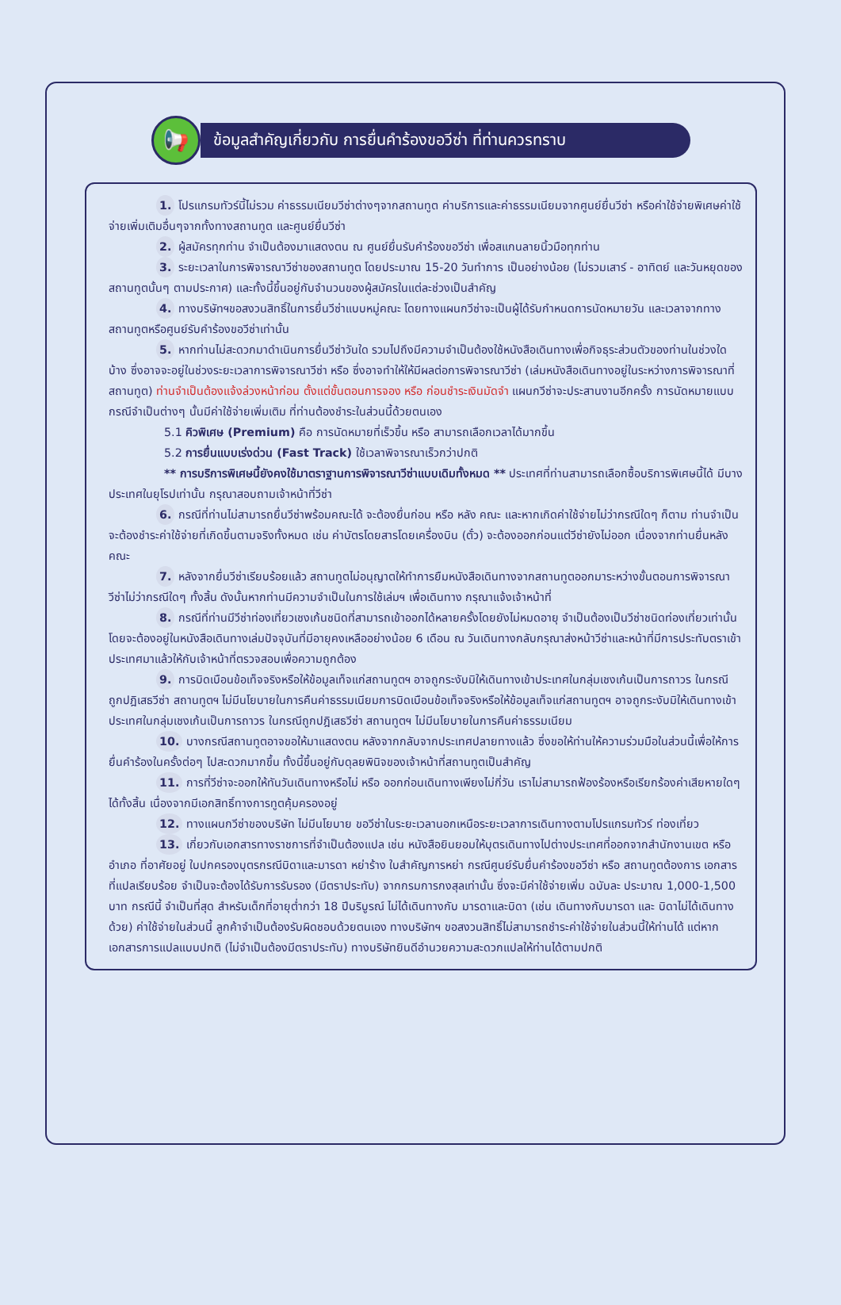📢
ข้อมูลสำคัญเกี่ยวกับ การยื่นคำร้องขอวีซ่า ที่ท่านควรทราบ
1. โปรแกรมทัวร์นี้ไม่รวม ค่าธรรมเนียมวีซ่าต่างๆจากสถานทูต ค่าบริการและค่าธรรมเนียมจากศูนย์ยื่นวีซ่า หรือค่าใช้จ่ายพิเศษค่าใช้จ่ายเพิ่มเติมอื่นๆจากทั้งทางสถานทูต และศูนย์ยื่นวีซ่า
2. ผู้สมัครทุกท่าน จำเป็นต้องมาแสดงตน ณ ศูนย์ยื่นรับคำร้องขอวีซ่า เพื่อสแกนลายนิ้วมือทุกท่าน
3. ระยะเวลาในการพิจารณาวีซ่าของสถานทูต โดยประมาณ 15-20 วันทำการ เป็นอย่างน้อย (ไม่รวมเสาร์ - อาทิตย์ และวันหยุดของสถานทูตนั้นๆ ตามประกาศ) และทั้งนี้ขึ้นอยู่กับจำนวนของผู้สมัครในแต่ละช่วงเป็นสำคัญ
4. ทางบริษัทฯขอสงวนสิทธิ์ในการยื่นวีซ่าแบบหมู่คณะ โดยทางแผนกวีซ่าจะเป็นผู้ได้รับกำหนดการนัดหมายวัน และเวลาจากทางสถานทูตหรือศูนย์รับคำร้องขอวีซ่าเท่านั้น
5. หากท่านไม่สะดวกมาดำเนินการยื่นวีซ่าวันใด รวมไปถึงมีความจำเป็นต้องใช้หนังสือเดินทางเพื่อกิจธุระส่วนตัวของท่านในช่วงใดบ้าง ซึ่งอาจจะอยู่ในช่วงระยะเวลาการพิจารณาวีซ่า หรือ ซึ่งอาจทำให้ให้มีผลต่อการพิจารณาวีซ่า (เล่มหนังสือเดินทางอยู่ในระหว่างการพิจารณาที่สถานทูต) ท่านจำเป็นต้องแจ้งล่วงหน้าก่อน ตั้งแต่ขั้นตอนการจอง หรือ ก่อนชำระเงินมัดจำ แผนกวีซ่าจะประสานงานอีกครั้ง การนัดหมายแบบกรณีจำเป็นต่างๆ นั้นมีค่าใช้จ่ายเพิ่มเติม ที่ท่านต้องชำระในส่วนนี้ด้วยตนเอง
5.1 คิวพิเศษ (Premium) คือ การนัดหมายที่เร็วขึ้น หรือ สามารถเลือกเวลาได้มากขึ้น
5.2 การยื่นแบบเร่งด่วน (Fast Track) ใช้เวลาพิจารณาเร็วกว่าปกติ
** การบริการพิเศษนี้ยังคงใช้มาตราฐานการพิจารณาวีซ่าแบบเดิมทั้งหมด ** ประเทศที่ท่านสามารถเลือกซื้อบริการพิเศษนี้ได้ มีบางประเทศในยุโรปเท่านั้น กรุณาสอบถามเจ้าหน้าที่วีซ่า
6. กรณีที่ท่านไม่สามารถยื่นวีซ่าพร้อมคณะได้ จะต้องยื่นก่อน หรือ หลัง คณะ และหากเกิดค่าใช้จ่ายไม่ว่ากรณีใดๆ ก็ตาม ท่านจำเป็นจะต้องชำระค่าใช้จ่ายที่เกิดขึ้นตามจริงทั้งหมด เช่น ค่าบัตรโดยสารโดยเครื่องบิน (ตั๋ว) จะต้องออกก่อนแต่วีซ่ายังไม่ออก เนื่องจากท่านยื่นหลังคณะ
7. หลังจากยื่นวีซ่าเรียบร้อยแล้ว สถานทูตไม่อนุญาตให้ทำการยืมหนังสือเดินทางจากสถานทูตออกมาระหว่างขั้นตอนการพิจารณาวีซ่าไม่ว่ากรณีใดๆ ทั้งสิ้น ดังนั้นหากท่านมีความจำเป็นในการใช้เล่มฯ เพื่อเดินทาง กรุณาแจ้งเจ้าหน้าที่
8. กรณีที่ท่านมีวีซ่าท่องเที่ยวเชงเก้นชนิดที่สามารถเข้าออกได้หลายครั้งโดยยังไม่หมดอายุ จำเป็นต้องเป็นวีซ่าชนิดท่องเที่ยวเท่านั้น โดยจะต้องอยู่ในหนังสือเดินทางเล่มปัจจุบันที่มีอายุคงเหลืออย่างน้อย 6 เดือน ณ วันเดินทางกลับกรุณาส่งหน้าวีซ่าและหน้าที่มีการประทับตราเข้าประเทศมาแล้วให้กับเจ้าหน้าที่ตรวจสอบเพื่อความถูกต้อง
9. การบิดเบือนข้อเท็จจริงหรือให้ข้อมูลเท็จแก่สถานทูตฯ อาจถูกระงับมิให้เดินทางเข้าประเทศในกลุ่มเชงเก้นเป็นการถาวร ในกรณีถูกปฎิเสธวีซ่า สถานทูตฯ ไม่มีนโยบายในการคืนค่าธรรมเนียมการบิดเบือนข้อเท็จจริงหรือให้ข้อมูลเท็จแก่สถานทูตฯ อาจถูกระงับมิให้เดินทางเข้าประเทศในกลุ่มเชงเก้นเป็นการถาวร ในกรณีถูกปฎิเสธวีซ่า สถานทูตฯ ไม่มีนโยบายในการคืนค่าธรรมเนียม
10. บางกรณีสถานทูตอาจขอให้มาแสดงตน หลังจากกลับจากประเทศปลายทางแล้ว ซึ่งขอให้ท่านให้ความร่วมมือในส่วนนี้เพื่อให้การยื่นคำร้องในครั้งต่อๆ ไปสะดวกมากขึ้น ทั้งนี้ขึ้นอยู่กับดุลยพินิจของเจ้าหน้าที่สถานทูตเป็นสำคัญ
11. การที่วีซ่าจะออกให้ทันวันเดินทางหรือไม่ หรือ ออกก่อนเดินทางเพียงไม่กี่วัน เราไม่สามารถฟ้องร้องหรือเรียกร้องค่าเสียหายใดๆ ได้ทั้งสิ้น เนื่องจากมีเอกสิทธิ์ทางการทูตคุ้มครองอยู่
12. ทางแผนกวีซ่าของบริษัท ไม่มีนโยบาย ขอวีซ่าในระยะเวลานอกเหนือระยะเวลาการเดินทางตามโปรแกรมทัวร์ ท่องเที่ยว
13. เกี่ยวกับเอกสารทางราชการที่จำเป็นต้องแปล เช่น หนังสือยินยอมให้บุตรเดินทางไปต่างประเทศที่ออกจากสำนักงานเขต หรือ อำเภอ ที่อาศัยอยู่ ใบปกครองบุตรกรณีบิดาและมารดา หย่าร้าง ใบสำคัญการหย่า กรณีศูนย์รับยื่นคำร้องขอวีซ่า หรือ สถานทูตต้องการ เอกสารที่แปลเรียบร้อย จำเป็นจะต้องได้รับการรับรอง (มีตราประทับ) จากกรมการกงสุลเท่านั้น ซึ่งจะมีค่าใช้จ่ายเพิ่ม ฉบับละ ประมาณ 1,000-1,500 บาท กรณีนี้ จำเป็นที่สุด สำหรับเด็กที่อายุต่ำกว่า 18 ปีบริบูรณ์ ไม่ได้เดินทางกับ มารดาและบิดา (เช่น เดินทางกับมารดา และ บิดาไม่ได้เดินทางด้วย) ค่าใช้จ่ายในส่วนนี้ ลูกค้าจำเป็นต้องรับผิดชอบด้วยตนเอง ทางบริษัทฯ ขอสงวนสิทธิ์ไม่สามารถชำระค่าใช้จ่ายในส่วนนี้ให้ท่านได้ แต่หากเอกสารการแปลแบบปกติ (ไม่จำเป็นต้องมีตราประทับ) ทางบริษัทยินดีอำนวยความสะดวกแปลให้ท่านได้ตามปกติ